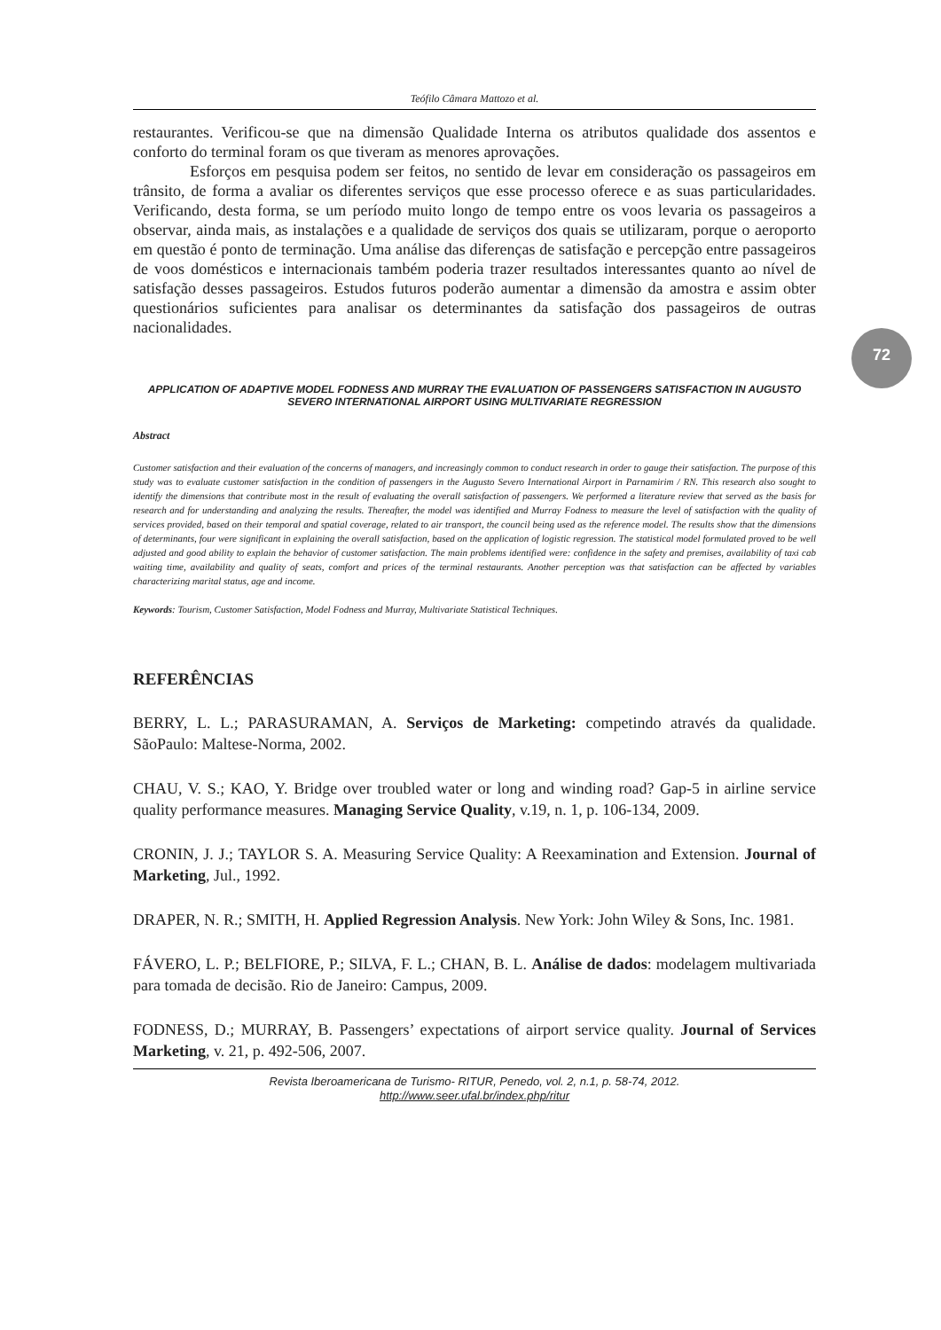Teófilo Câmara Mattozo et al.
restaurantes. Verificou-se que na dimensão Qualidade Interna os atributos qualidade dos assentos e conforto do terminal foram os que tiveram as menores aprovações.
Esforços em pesquisa podem ser feitos, no sentido de levar em consideração os passageiros em trânsito, de forma a avaliar os diferentes serviços que esse processo oferece e as suas particularidades. Verificando, desta forma, se um período muito longo de tempo entre os voos levaria os passageiros a observar, ainda mais, as instalações e a qualidade de serviços dos quais se utilizaram, porque o aeroporto em questão é ponto de terminação. Uma análise das diferenças de satisfação e percepção entre passageiros de voos domésticos e internacionais também poderia trazer resultados interessantes quanto ao nível de satisfação desses passageiros. Estudos futuros poderão aumentar a dimensão da amostra e assim obter questionários suficientes para analisar os determinantes da satisfação dos passageiros de outras nacionalidades.
APPLICATION OF ADAPTIVE MODEL FODNESS AND MURRAY THE EVALUATION OF PASSENGERS SATISFACTION IN AUGUSTO SEVERO INTERNATIONAL AIRPORT USING MULTIVARIATE REGRESSION
Abstract
Customer satisfaction and their evaluation of the concerns of managers, and increasingly common to conduct research in order to gauge their satisfaction. The purpose of this study was to evaluate customer satisfaction in the condition of passengers in the Augusto Severo International Airport in Parnamirim / RN. This research also sought to identify the dimensions that contribute most in the result of evaluating the overall satisfaction of passengers. We performed a literature review that served as the basis for research and for understanding and analyzing the results. Thereafter, the model was identified and Murray Fodness to measure the level of satisfaction with the quality of services provided, based on their temporal and spatial coverage, related to air transport, the council being used as the reference model. The results show that the dimensions of determinants, four were significant in explaining the overall satisfaction, based on the application of logistic regression. The statistical model formulated proved to be well adjusted and good ability to explain the behavior of customer satisfaction. The main problems identified were: confidence in the safety and premises, availability of taxi cab waiting time, availability and quality of seats, comfort and prices of the terminal restaurants. Another perception was that satisfaction can be affected by variables characterizing marital status, age and income.
Keywords: Tourism, Customer Satisfaction, Model Fodness and Murray, Multivariate Statistical Techniques.
REFERÊNCIAS
BERRY, L. L.; PARASURAMAN, A. Serviços de Marketing: competindo através da qualidade. SãoPaulo: Maltese-Norma, 2002.
CHAU, V. S.; KAO, Y. Bridge over troubled water or long and winding road? Gap-5 in airline service quality performance measures. Managing Service Quality, v.19, n. 1, p. 106-134, 2009.
CRONIN, J. J.; TAYLOR S. A. Measuring Service Quality: A Reexamination and Extension. Journal of Marketing, Jul., 1992.
DRAPER, N. R.; SMITH, H. Applied Regression Analysis. New York: John Wiley & Sons, Inc. 1981.
FÁVERO, L. P.; BELFIORE, P.; SILVA, F. L.; CHAN, B. L. Análise de dados: modelagem multivariada para tomada de decisão. Rio de Janeiro: Campus, 2009.
FODNESS, D.; MURRAY, B. Passengers’ expectations of airport service quality. Journal of Services Marketing, v. 21, p. 492-506, 2007.
Revista Iberoamericana de Turismo- RITUR, Penedo, vol. 2, n.1, p. 58-74, 2012.
http://www.seer.ufal.br/index.php/ritur
72